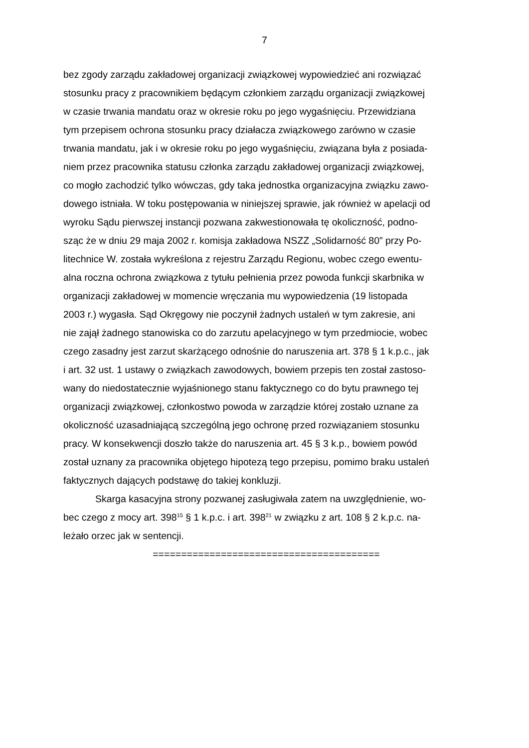7
bez zgody zarządu zakładowej organizacji związkowej wypowiedzieć ani rozwiązać
stosunku pracy z pracownikiem będącym członkiem zarządu organizacji związkowej
w czasie trwania mandatu oraz w okresie roku po jego wygaśnięciu. Przewidziana
tym przepisem ochrona stosunku pracy działacza związkowego zarówno w czasie
trwania mandatu, jak i w okresie roku po jego wygaśnięciu, związana była z posiada-
niem przez pracownika statusu członka zarządu zakładowej organizacji związkowej,
co mogło zachodzić tylko wówczas, gdy taka jednostka organizacyjna związku zawo-
dowego istniała. W toku postępowania w niniejszej sprawie, jak również w apelacji od
wyroku Sądu pierwszej instancji pozwana zakwestionowała tę okoliczność, podno-
sząc że w dniu 29 maja 2002 r. komisja zakładowa NSZZ „Solidarność 80” przy Po-
litechnice W. została wykreślona z rejestru Zarządu Regionu, wobec czego ewentu-
alna roczna ochrona związkowa z tytułu pełnienia przez powoda funkcji skarbnika w
organizacji zakładowej w momencie wręczania mu wypowiedzenia (19 listopada
2003 r.) wygasła. Sąd Okręgowy nie poczynił żadnych ustaleń w tym zakresie, ani
nie zajął żadnego stanowiska co do zarzutu apelacyjnego w tym przedmiocie, wobec
czego zasadny jest zarzut skarżącego odnośnie do naruszenia art. 378 § 1 k.p.c., jak
i art. 32 ust. 1 ustawy o związkach zawodowych, bowiem przepis ten został zastoso-
wany do niedostatecznie wyjaśnionego stanu faktycznego co do bytu prawnego tej
organizacji związkowej, członkostwo powoda w zarządzie której zostało uznane za
okoliczność uzasadniającą szczególną jego ochronę przed rozwiązaniem stosunku
pracy. W konsekwencji doszło także do naruszenia art. 45 § 3 k.p., bowiem powód
został uznany za pracownika objętego hipotezą tego przepisu, pomimo braku ustaleń
faktycznych dających podstawę do takiej konkluzji.
Skarga kasacyjna strony pozwanej zasługiwała zatem na uwzględnienie, wo-
bec czego z mocy art. 398<sup>15</sup> § 1 k.p.c. i art. 398<sup>21</sup> w związku z art. 108 § 2 k.p.c. na-
leżało orzec jak w sentencji.
========================================